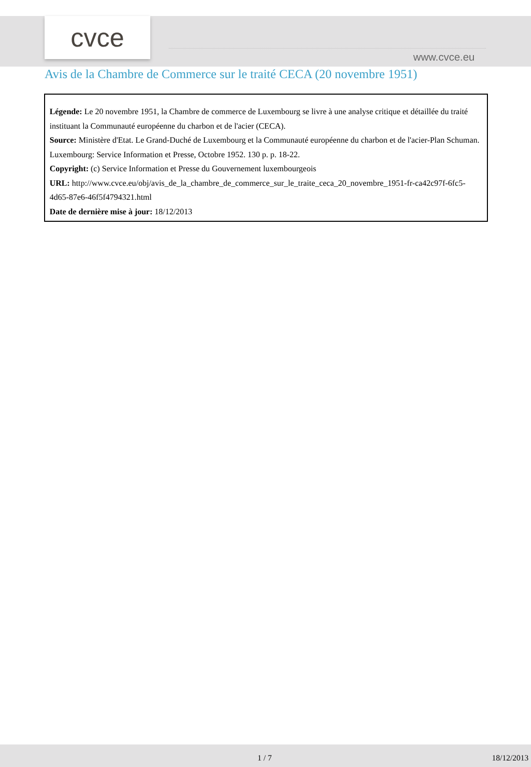cvce
www.cvce.eu
Avis de la Chambre de Commerce sur le traité CECA (20 novembre 1951)
Légende: Le 20 novembre 1951, la Chambre de commerce de Luxembourg se livre à une analyse critique et détaillée du traité instituant la Communauté européenne du charbon et de l'acier (CECA).
Source: Ministère d'Etat. Le Grand-Duché de Luxembourg et la Communauté européenne du charbon et de l'acier-Plan Schuman. Luxembourg: Service Information et Presse, Octobre 1952. 130 p. p. 18-22.
Copyright: (c) Service Information et Presse du Gouvernement luxembourgeois
URL: http://www.cvce.eu/obj/avis_de_la_chambre_de_commerce_sur_le_traite_ceca_20_novembre_1951-fr-ca42c97f-6fc5-4d65-87e6-46f5f4794321.html
Date de dernière mise à jour: 18/12/2013
1 / 7 18/12/2013